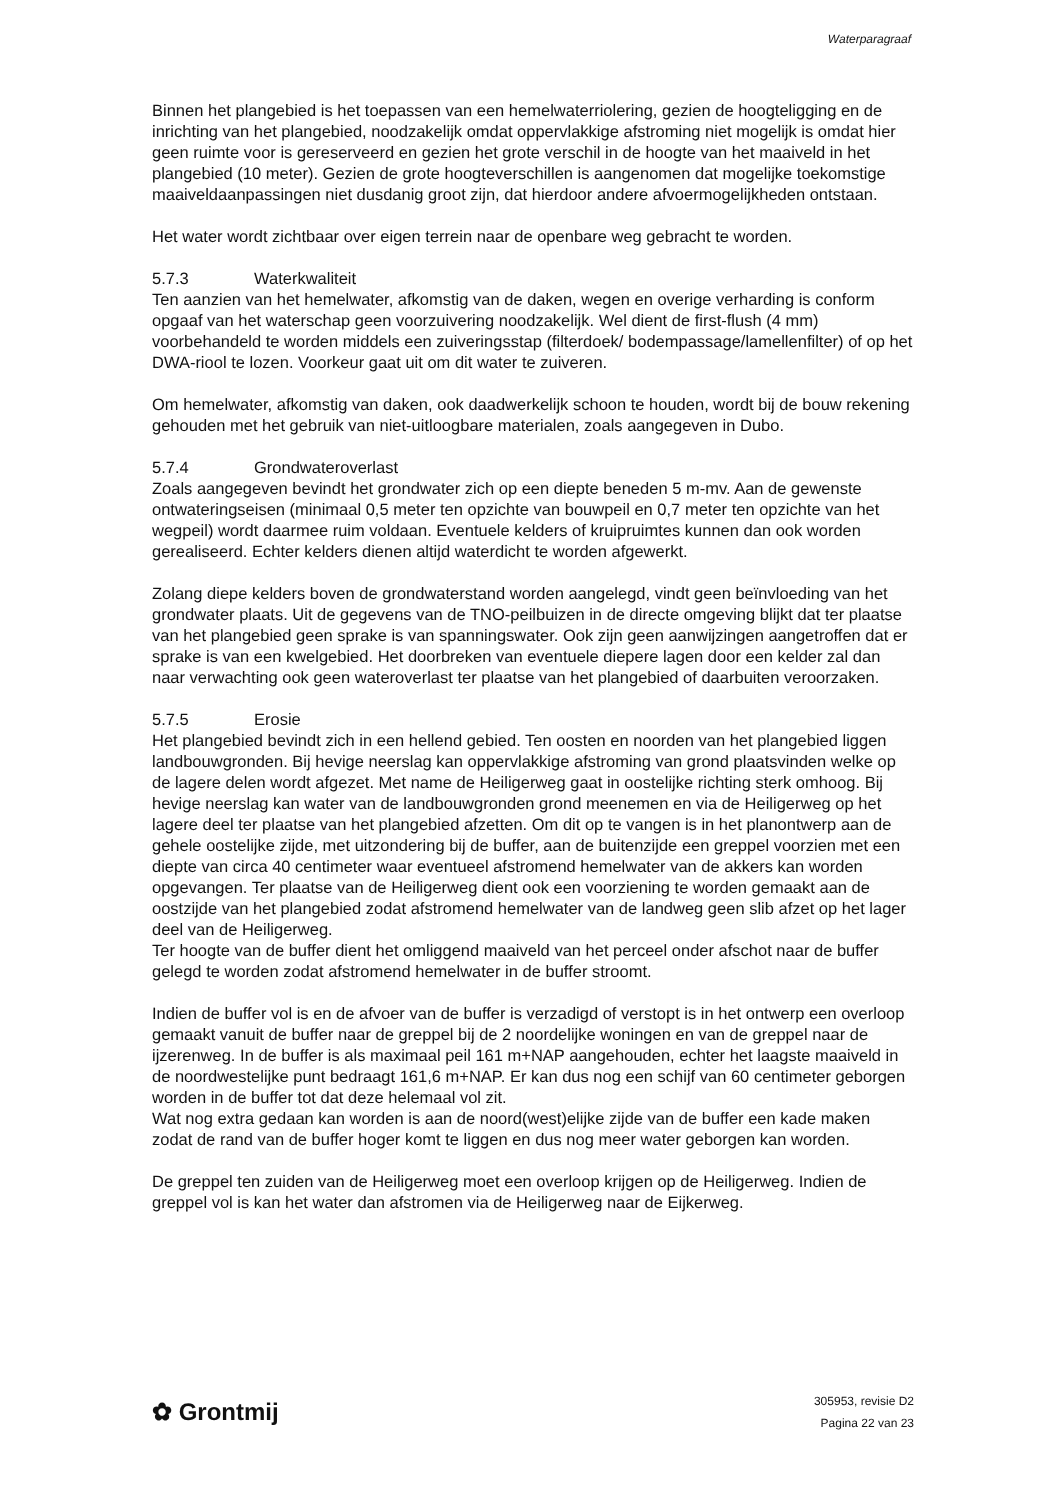Waterparagraaf
Binnen het plangebied is het toepassen van een hemelwaterriolering, gezien de hoogteligging en de inrichting van het plangebied, noodzakelijk omdat oppervlakkige afstroming niet mogelijk is omdat hier geen ruimte voor is gereserveerd en gezien het grote verschil in de hoogte van het maaiveld in het plangebied (10 meter). Gezien de grote hoogteverschillen is aangenomen dat mogelijke toekomstige maaiveldaanpassingen niet dusdanig groot zijn, dat hierdoor andere afvoermogelijkheden ontstaan.
Het water wordt zichtbaar over eigen terrein naar de openbare weg gebracht te worden.
5.7.3 Waterkwaliteit
Ten aanzien van het hemelwater, afkomstig van de daken, wegen en overige verharding is conform opgaaf van het waterschap geen voorzuivering noodzakelijk. Wel dient de first-flush (4 mm) voorbehandeld te worden middels een zuiveringsstap (filterdoek/ bodempassage/lamellenfilter) of op het DWA-riool te lozen. Voorkeur gaat uit om dit water te zuiveren.
Om hemelwater, afkomstig van daken, ook daadwerkelijk schoon te houden, wordt bij de bouw rekening gehouden met het gebruik van niet-uitloogbare materialen, zoals aangegeven in Dubo.
5.7.4 Grondwateroverlast
Zoals aangegeven bevindt het grondwater zich op een diepte beneden 5 m-mv. Aan de gewenste ontwateringseisen (minimaal 0,5 meter ten opzichte van bouwpeil en 0,7 meter ten opzichte van het wegpeil) wordt daarmee ruim voldaan. Eventuele kelders of kruipruimtes kunnen dan ook worden gerealiseerd. Echter kelders dienen altijd waterdicht te worden afgewerkt.
Zolang diepe kelders boven de grondwaterstand worden aangelegd, vindt geen beïnvloeding van het grondwater plaats. Uit de gegevens van de TNO-peilbuizen in de directe omgeving blijkt dat ter plaatse van het plangebied geen sprake is van spanningswater. Ook zijn geen aanwijzingen aangetroffen dat er sprake is van een kwelgebied. Het doorbreken van eventuele diepere lagen door een kelder zal dan naar verwachting ook geen wateroverlast ter plaatse van het plangebied of daarbuiten veroorzaken.
5.7.5 Erosie
Het plangebied bevindt zich in een hellend gebied. Ten oosten en noorden van het plangebied liggen landbouwgronden. Bij hevige neerslag kan oppervlakkige afstroming van grond plaatsvinden welke op de lagere delen wordt afgezet. Met name de Heiligerweg gaat in oostelijke richting sterk omhoog. Bij hevige neerslag kan water van de landbouwgronden grond meenemen en via de Heiligerweg op het lagere deel ter plaatse van het plangebied afzetten. Om dit op te vangen is in het planontwerp aan de gehele oostelijke zijde, met uitzondering bij de buffer, aan de buitenzijde een greppel voorzien met een diepte van circa 40 centimeter waar eventueel afstromend hemelwater van de akkers kan worden opgevangen. Ter plaatse van de Heiligerweg dient ook een voorziening te worden gemaakt aan de oostzijde van het plangebied zodat afstromend hemelwater van de landweg geen slib afzet op het lager deel van de Heiligerweg.
Ter hoogte van de buffer dient het omliggend maaiveld van het perceel onder afschot naar de buffer gelegd te worden zodat afstromend hemelwater in de buffer stroomt.
Indien de buffer vol is en de afvoer van de buffer is verzadigd of verstopt is in het ontwerp een overloop gemaakt vanuit de buffer naar de greppel bij de 2 noordelijke woningen en van de greppel naar de ijzerenweg. In de buffer is als maximaal peil 161 m+NAP aangehouden, echter het laagste maaiveld in de noordwestelijke punt bedraagt 161,6 m+NAP. Er kan dus nog een schijf van 60 centimeter geborgen worden in de buffer tot dat deze helemaal vol zit.
Wat nog extra gedaan kan worden is aan de noord(west)elijke zijde van de buffer een kade maken zodat de rand van de buffer hoger komt te liggen en dus nog meer water geborgen kan worden.
De greppel ten zuiden van de Heiligerweg moet een overloop krijgen op de Heiligerweg. Indien de greppel vol is kan het water dan afstromen via de Heiligerweg naar de Eijkerweg.
✿ Grontmij
305953, revisie D2
Pagina 22 van 23